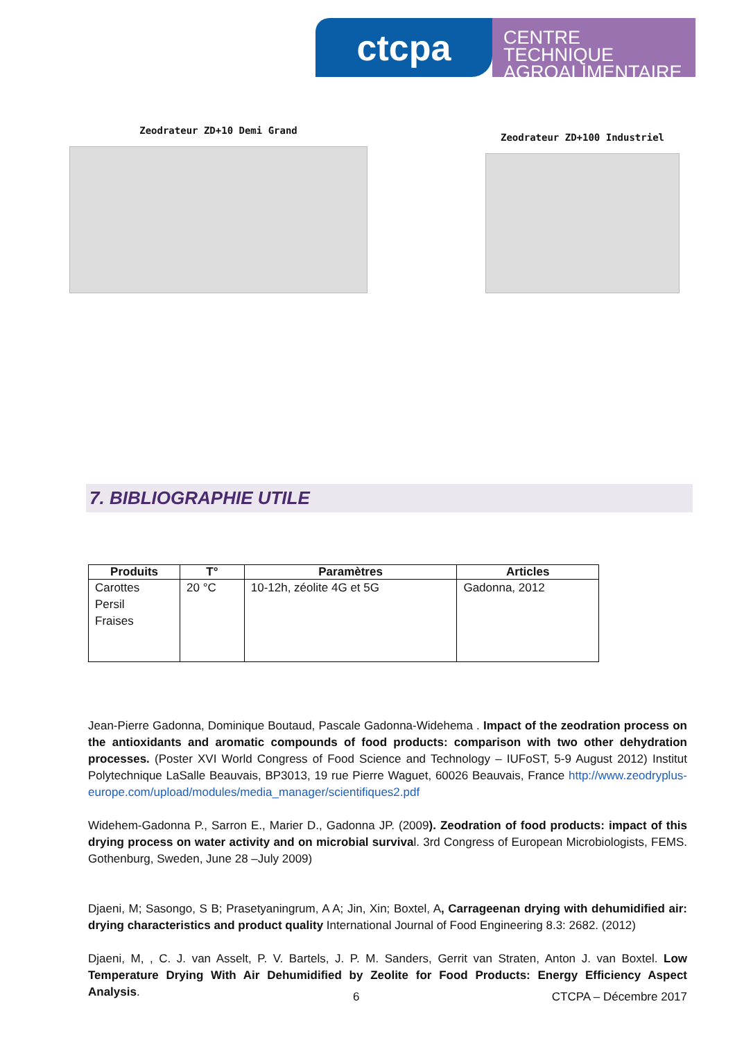ctcpa
CENTRE TECHNIQUE
AGROALIMENTAIRE
Zeodrateur ZD+10 Demi Grand
Zeodrateur ZD+100 Industriel
7. BIBLIOGRAPHIE UTILE
| Produits | T° | Paramètres | Articles |
| --- | --- | --- | --- |
| Carottes Persil Fraises | 20 °C | 10-12h, zéolite 4G et 5G | Gadonna, 2012 |
Jean-Pierre Gadonna, Dominique Boutaud, Pascale Gadonna-Widehema . Impact of the zeodration process on the antioxidants and aromatic compounds of food products: comparison with two other dehydration processes. (Poster XVI World Congress of Food Science and Technology – IUFoST, 5-9 August 2012) Institut Polytechnique LaSalle Beauvais, BP3013, 19 rue Pierre Waguet, 60026 Beauvais, France http://www.zeodryplus-europe.com/upload/modules/media_manager/scientifiques2.pdf
Widehem-Gadonna P., Sarron E., Marier D., Gadonna JP. (2009). Zeodration of food products: impact of this drying process on water activity and on microbial survival. 3rd Congress of European Microbiologists, FEMS. Gothenburg, Sweden, June 28 –July 2009)
Djaeni, M; Sasongo, S B; Prasetyaningrum, A A; Jin, Xin; Boxtel, A, Carrageenan drying with dehumidified air: drying characteristics and product quality International Journal of Food Engineering 8.3: 2682. (2012)
Djaeni, M, , C. J. van Asselt, P. V. Bartels, J. P. M. Sanders, Gerrit van Straten, Anton J. van Boxtel. Low Temperature Drying With Air Dehumidified by Zeolite for Food Products: Energy Efficiency Aspect Analysis.
6 CTCPA – Décembre 2017